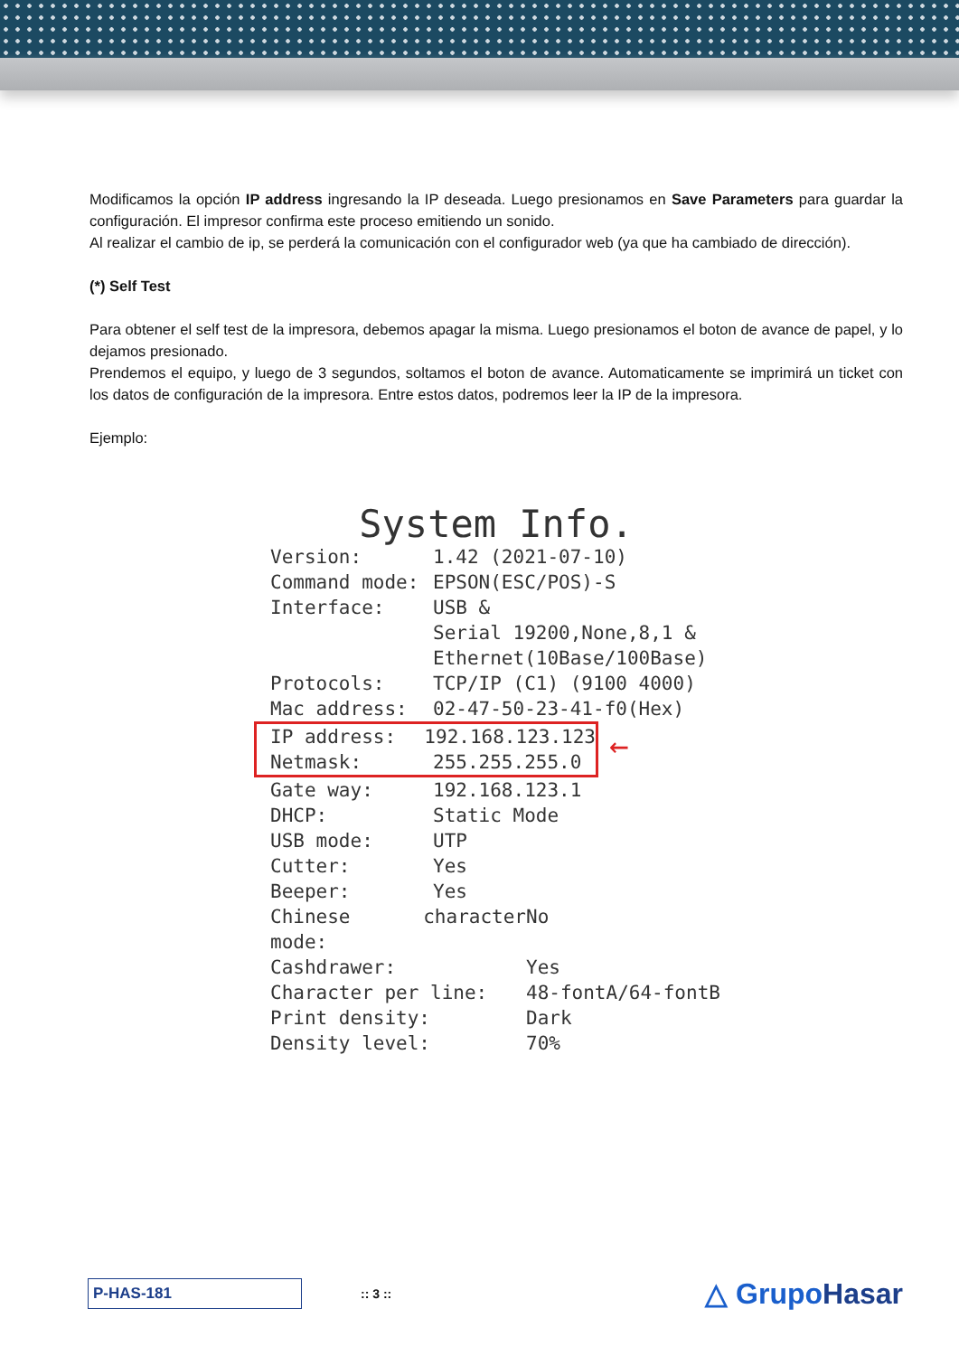Modificamos la opción IP address ingresando la IP deseada. Luego presionamos en Save Parameters para guardar la configuración. El impresor confirma este proceso emitiendo un sonido.
Al realizar el cambio de ip, se perderá la comunicación con el configurador web (ya que ha cambiado de dirección).
(*) Self Test
Para obtener el self test de la impresora, debemos apagar la misma. Luego presionamos el boton de avance de papel, y lo dejamos presionado.
Prendemos el equipo, y luego de 3 segundos, soltamos el boton de avance. Automaticamente se imprimirá un ticket con los datos de configuración de la impresora. Entre estos datos, podremos leer la IP de la impresora.
Ejemplo:
System Info.
Version: 1.42 (2021-07-10)
Command mode: EPSON(ESC/POS)-S
Interface: USB &
Serial 19200,None,8,1 &
Ethernet(10Base/100Base)
Protocols: TCP/IP (C1) (9100 4000)
Mac address: 02-47-50-23-41-f0(Hex)
IP address: 192.168.123.123
Netmask: 255.255.255.0
←
Gate way: 192.168.123.1
DHCP: Static Mode
USB mode: UTP
Cutter: Yes
Beeper: Yes
Chinese character mode: No
Cashdrawer: Yes
Character per line: 48-fontA/64-fontB
Print density: Dark
Density level: 70%
P-HAS-181
:: 3 ::
△ GrupoHasar